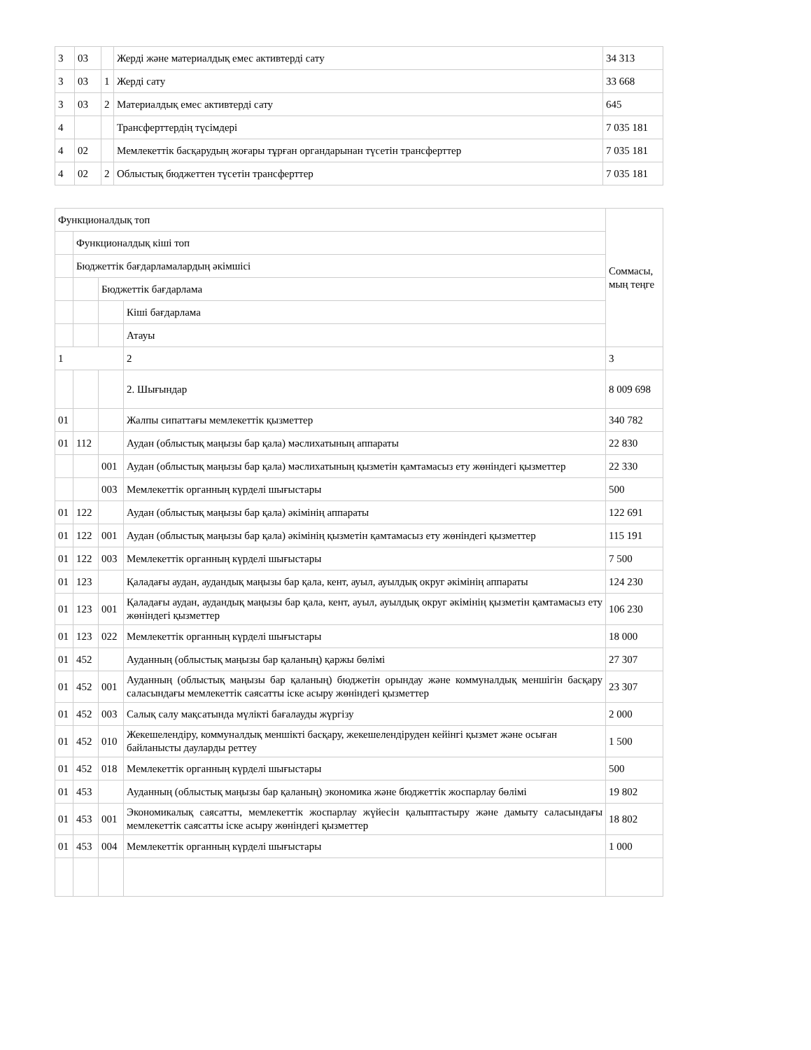| 3 | 03 | | Жерді және материалдық емес активтерді сату | 34 313 |
| 3 | 03 | 1 | Жерді сату | 33 668 |
| 3 | 03 | 2 | Материалдық емес активтерді сату | 645 |
| 4 | | | Трансферттердің түсімдері | 7 035 181 |
| 4 | 02 | | Мемлекеттік басқарудың жоғары тұрған органдарынан түсетін трансферттер | 7 035 181 |
| 4 | 02 | 2 | Облыстық бюджеттен түсетін трансферттер | 7 035 181 |
| Функционалдық топ | | | | Соммасы, мың теңге |
| | Функционалдық кіші топ | | | |
| | Бюджеттік бағдарламалардың әкімшісі | | | |
| | | Бюджеттік бағдарлама | | |
| | | | Кіші бағдарлама | |
| | | | Атауы | |
| 1 | | | 2 | 3 |
| | | | 2. Шығындар | 8 009 698 |
| 01 | | | Жалпы сипаттағы мемлекеттік қызметтер | 340 782 |
| 01 | 112 | | Аудан (облыстық маңызы бар қала) мәслихатының аппараты | 22 830 |
| | | 001 | Аудан (облыстық маңызы бар қала) мәслихатының қызметін қамтамасыз ету жөніндегі қызметтер | 22 330 |
| | | 003 | Мемлекеттік органның күрделі шығыстары | 500 |
| 01 | 122 | | Аудан (облыстық маңызы бар қала) әкімінің аппараты | 122 691 |
| 01 | 122 | 001 | Аудан (облыстық маңызы бар қала) әкімінің қызметін қамтамасыз ету жөніндегі қызметтер | 115 191 |
| 01 | 122 | 003 | Мемлекеттік органның күрделі шығыстары | 7 500 |
| 01 | 123 | | Қаладағы аудан, аудандық маңызы бар қала, кент, ауыл, ауылдық округ әкімінің аппараты | 124 230 |
| 01 | 123 | 001 | Қаладағы аудан, аудандық маңызы бар қала, кент, ауыл, ауылдық округ әкімінің қызметін қамтамасыз ету жөніндегі қызметтер | 106 230 |
| 01 | 123 | 022 | Мемлекеттік органның күрделі шығыстары | 18 000 |
| 01 | 452 | | Ауданның (облыстық маңызы бар қаланың) қаржы бөлімі | 27 307 |
| 01 | 452 | 001 | Ауданның (облыстық маңызы бар қаланың) бюджетін орындау және коммуналдық меншігін басқару саласындағы мемлекеттік саясатты іске асыру жөніндегі қызметтер | 23 307 |
| 01 | 452 | 003 | Салық салу мақсатында мүлікті бағалауды жүргізу | 2 000 |
| 01 | 452 | 010 | Жекешелендіру, коммуналдық меншікті басқару, жекешелендіруден кейінгі қызмет және осыған байланысты дауларды реттеу | 1 500 |
| 01 | 452 | 018 | Мемлекеттік органның күрделі шығыстары | 500 |
| 01 | 453 | | Ауданның (облыстық маңызы бар қаланың) экономика және бюджеттік жоспарлау бөлімі | 19 802 |
| 01 | 453 | 001 | Экономикалық саясатты, мемлекеттік жоспарлау жүйесін қалыптастыру және дамыту саласындағы мемлекеттік саясатты іске асыру жөніндегі қызметтер | 18 802 |
| 01 | 453 | 004 | Мемлекеттік органның күрделі шығыстары | 1 000 |